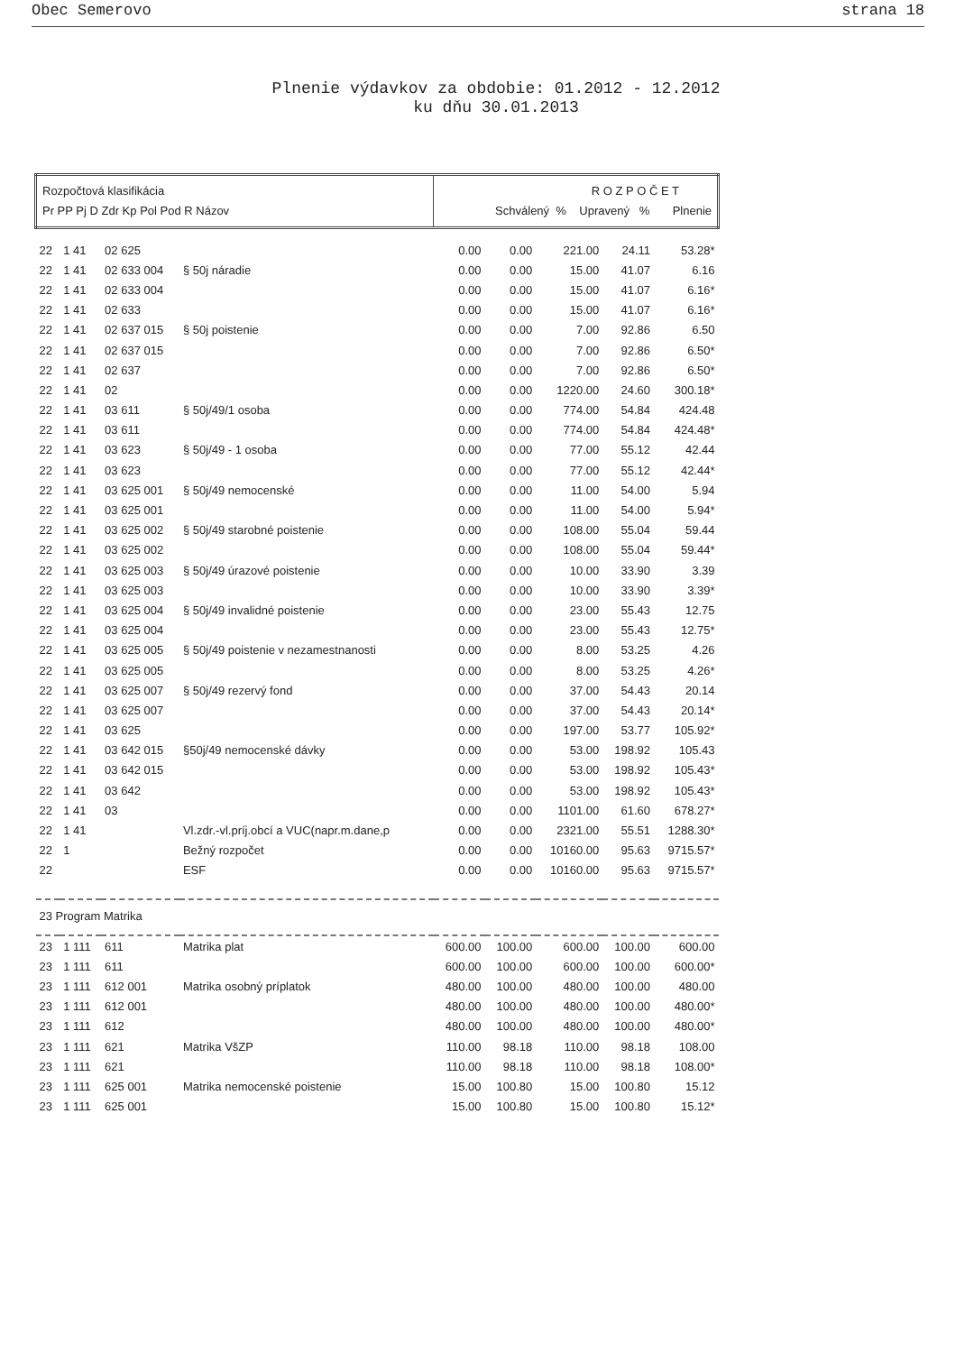Obec Semerovo strana 18
Plnenie výdavkov za obdobie: 01.2012 - 12.2012
ku dňu 30.01.2013
| Rozpočtová klasifikácia Pr PP Pj D Zdr Kp Pol Pod R Názov | | | | R O Z P O Č E T Schválený % Upravený % Plnenie | | | | |
| 22 | 1 41 | 02 625 | | 0.00 | 0.00 | 221.00 | 24.11 | 53.28* |
| 22 | 1 41 | 02 633 004 | § 50j náradie | 0.00 | 0.00 | 15.00 | 41.07 | 6.16 |
| 22 | 1 41 | 02 633 004 | | 0.00 | 0.00 | 15.00 | 41.07 | 6.16* |
| 22 | 1 41 | 02 633 | | 0.00 | 0.00 | 15.00 | 41.07 | 6.16* |
| 22 | 1 41 | 02 637 015 | § 50j poistenie | 0.00 | 0.00 | 7.00 | 92.86 | 6.50 |
| 22 | 1 41 | 02 637 015 | | 0.00 | 0.00 | 7.00 | 92.86 | 6.50* |
| 22 | 1 41 | 02 637 | | 0.00 | 0.00 | 7.00 | 92.86 | 6.50* |
| 22 | 1 41 | 02 | | 0.00 | 0.00 | 1220.00 | 24.60 | 300.18* |
| 22 | 1 41 | 03 611 | § 50j/49/1 osoba | 0.00 | 0.00 | 774.00 | 54.84 | 424.48 |
| 22 | 1 41 | 03 611 | | 0.00 | 0.00 | 774.00 | 54.84 | 424.48* |
| 22 | 1 41 | 03 623 | § 50j/49 - 1 osoba | 0.00 | 0.00 | 77.00 | 55.12 | 42.44 |
| 22 | 1 41 | 03 623 | | 0.00 | 0.00 | 77.00 | 55.12 | 42.44* |
| 22 | 1 41 | 03 625 001 | § 50j/49 nemocenské | 0.00 | 0.00 | 11.00 | 54.00 | 5.94 |
| 22 | 1 41 | 03 625 001 | | 0.00 | 0.00 | 11.00 | 54.00 | 5.94* |
| 22 | 1 41 | 03 625 002 | § 50j/49 starobné poistenie | 0.00 | 0.00 | 108.00 | 55.04 | 59.44 |
| 22 | 1 41 | 03 625 002 | | 0.00 | 0.00 | 108.00 | 55.04 | 59.44* |
| 22 | 1 41 | 03 625 003 | § 50j/49 úrazové poistenie | 0.00 | 0.00 | 10.00 | 33.90 | 3.39 |
| 22 | 1 41 | 03 625 003 | | 0.00 | 0.00 | 10.00 | 33.90 | 3.39* |
| 22 | 1 41 | 03 625 004 | § 50j/49 invalidné poistenie | 0.00 | 0.00 | 23.00 | 55.43 | 12.75 |
| 22 | 1 41 | 03 625 004 | | 0.00 | 0.00 | 23.00 | 55.43 | 12.75* |
| 22 | 1 41 | 03 625 005 | § 50j/49 poistenie v nezamestnanosti | 0.00 | 0.00 | 8.00 | 53.25 | 4.26 |
| 22 | 1 41 | 03 625 005 | | 0.00 | 0.00 | 8.00 | 53.25 | 4.26* |
| 22 | 1 41 | 03 625 007 | § 50j/49 rezervý fond | 0.00 | 0.00 | 37.00 | 54.43 | 20.14 |
| 22 | 1 41 | 03 625 007 | | 0.00 | 0.00 | 37.00 | 54.43 | 20.14* |
| 22 | 1 41 | 03 625 | | 0.00 | 0.00 | 197.00 | 53.77 | 105.92* |
| 22 | 1 41 | 03 642 015 | §50j/49 nemocenské dávky | 0.00 | 0.00 | 53.00 | 198.92 | 105.43 |
| 22 | 1 41 | 03 642 015 | | 0.00 | 0.00 | 53.00 | 198.92 | 105.43* |
| 22 | 1 41 | 03 642 | | 0.00 | 0.00 | 53.00 | 198.92 | 105.43* |
| 22 | 1 41 | 03 | | 0.00 | 0.00 | 1101.00 | 61.60 | 678.27* |
| 22 | 1 41 | | Vl.zdr.-vl.príj.obcí a VUC(napr.m.dane,p | 0.00 | 0.00 | 2321.00 | 55.51 | 1288.30* |
| 22 | 1 | | Bežný rozpočet | 0.00 | 0.00 | 10160.00 | 95.63 | 9715.57* |
| 22 | | | ESF | 0.00 | 0.00 | 10160.00 | 95.63 | 9715.57* |
| 23 Program Matrika | | | | | | | | |
| 23 | 1 111 | 611 | Matrika plat | 600.00 | 100.00 | 600.00 | 100.00 | 600.00 |
| 23 | 1 111 | 611 | | 600.00 | 100.00 | 600.00 | 100.00 | 600.00* |
| 23 | 1 111 | 612 001 | Matrika osobný príplatok | 480.00 | 100.00 | 480.00 | 100.00 | 480.00 |
| 23 | 1 111 | 612 001 | | 480.00 | 100.00 | 480.00 | 100.00 | 480.00* |
| 23 | 1 111 | 612 | | 480.00 | 100.00 | 480.00 | 100.00 | 480.00* |
| 23 | 1 111 | 621 | Matrika VšZP | 110.00 | 98.18 | 110.00 | 98.18 | 108.00 |
| 23 | 1 111 | 621 | | 110.00 | 98.18 | 110.00 | 98.18 | 108.00* |
| 23 | 1 111 | 625 001 | Matrika nemocenské poistenie | 15.00 | 100.80 | 15.00 | 100.80 | 15.12 |
| 23 | 1 111 | 625 001 | | 15.00 | 100.80 | 15.00 | 100.80 | 15.12* |